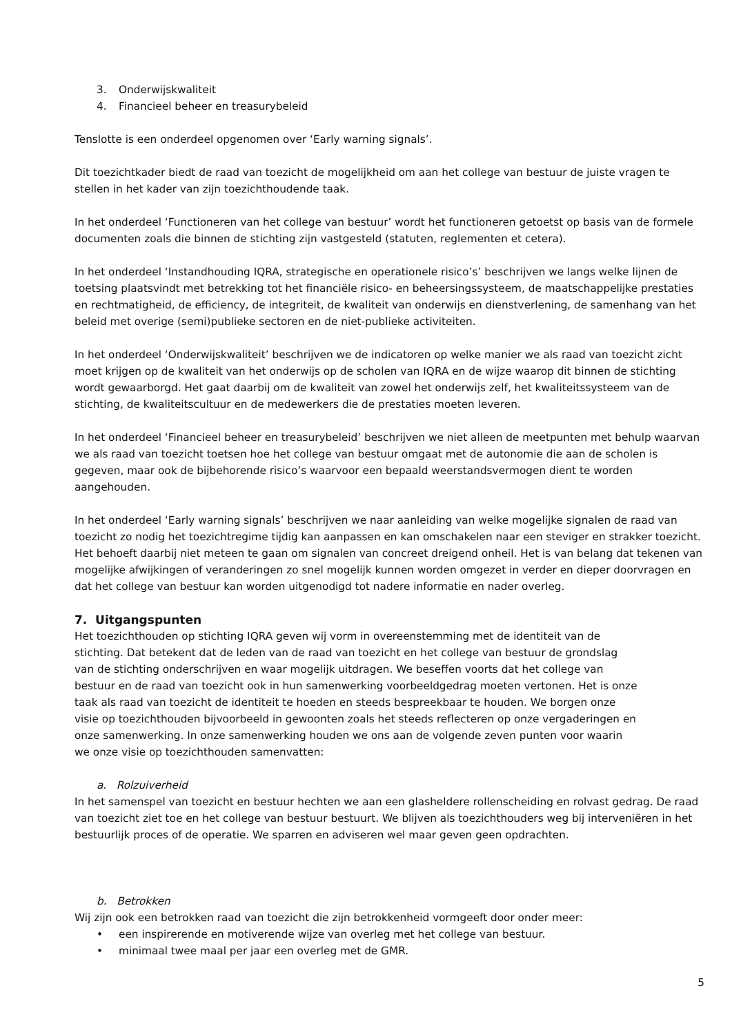3. Onderwijskwaliteit
4. Financieel beheer en treasurybeleid
Tenslotte is een onderdeel opgenomen over ‘Early warning signals’.
Dit toezichtkader biedt de raad van toezicht de mogelijkheid om aan het college van bestuur de juiste vragen te stellen in het kader van zijn toezichthoudende taak.
In het onderdeel ‘Functioneren van het college van bestuur’ wordt het functioneren getoetst op basis van de formele documenten zoals die binnen de stichting zijn vastgesteld (statuten, reglementen et cetera).
In het onderdeel ‘Instandhouding IQRA, strategische en operationele risico’s’ beschrijven we langs welke lijnen de toetsing plaatsvindt met betrekking tot het financiële risico- en beheersingssysteem, de maatschappelijke prestaties en rechtmatigheid, de efficiency, de integriteit, de kwaliteit van onderwijs en dienstverlening, de samenhang van het beleid met overige (semi)publieke sectoren en de niet-publieke activiteiten.
In het onderdeel ‘Onderwijskwaliteit’ beschrijven we de indicatoren op welke manier we als raad van toezicht zicht moet krijgen op de kwaliteit van het onderwijs op de scholen van IQRA en de wijze waarop dit binnen de stichting wordt gewaarborgd. Het gaat daarbij om de kwaliteit van zowel het onderwijs zelf, het kwaliteitssysteem van de stichting, de kwaliteitscultuur en de medewerkers die de prestaties moeten leveren.
In het onderdeel ‘Financieel beheer en treasurybeleid’ beschrijven we niet alleen de meetpunten met behulp waarvan we als raad van toezicht toetsen hoe het college van bestuur omgaat met de autonomie die aan de scholen is gegeven, maar ook de bijbehorende risico’s waarvoor een bepaald weerstandsvermogen dient te worden aangehouden.
In het onderdeel ‘Early warning signals’ beschrijven we naar aanleiding van welke mogelijke signalen de raad van toezicht zo nodig het toezichtregime tijdig kan aanpassen en kan omschakelen naar een steviger en strakker toezicht. Het behoeft daarbij niet meteen te gaan om signalen van concreet dreigend onheil. Het is van belang dat tekenen van mogelijke afwijkingen of veranderingen zo snel mogelijk kunnen worden omgezet in verder en dieper doorvragen en dat het college van bestuur kan worden uitgenodigd tot nadere informatie en nader overleg.
7. Uitgangspunten
Het toezichthouden op stichting IQRA geven wij vorm in overeenstemming met de identiteit van de stichting. Dat betekent dat de leden van de raad van toezicht en het college van bestuur de grondslag van de stichting onderschrijven en waar mogelijk uitdragen. We beseffen voorts dat het college van bestuur en de raad van toezicht ook in hun samenwerking voorbeeldgedrag moeten vertonen. Het is onze taak als raad van toezicht de identiteit te hoeden en steeds bespreekbaar te houden. We borgen onze visie op toezichthouden bijvoorbeeld in gewoonten zoals het steeds reflecteren op onze vergaderingen en onze samenwerking. In onze samenwerking houden we ons aan de volgende zeven punten voor waarin we onze visie op toezichthouden samenvatten:
a. Rolzuiverheid
In het samenspel van toezicht en bestuur hechten we aan een glasheldere rollenscheiding en rolvast gedrag. De raad van toezicht ziet toe en het college van bestuur bestuurt. We blijven als toezichthouders weg bij interveniëren in het bestuurlijk proces of de operatie. We sparren en adviseren wel maar geven geen opdrachten.
b. Betrokken
Wij zijn ook een betrokken raad van toezicht die zijn betrokkenheid vormgeeft door onder meer:
• een inspirerende en motiverende wijze van overleg met het college van bestuur.
• minimaal twee maal per jaar een overleg met de GMR.
5